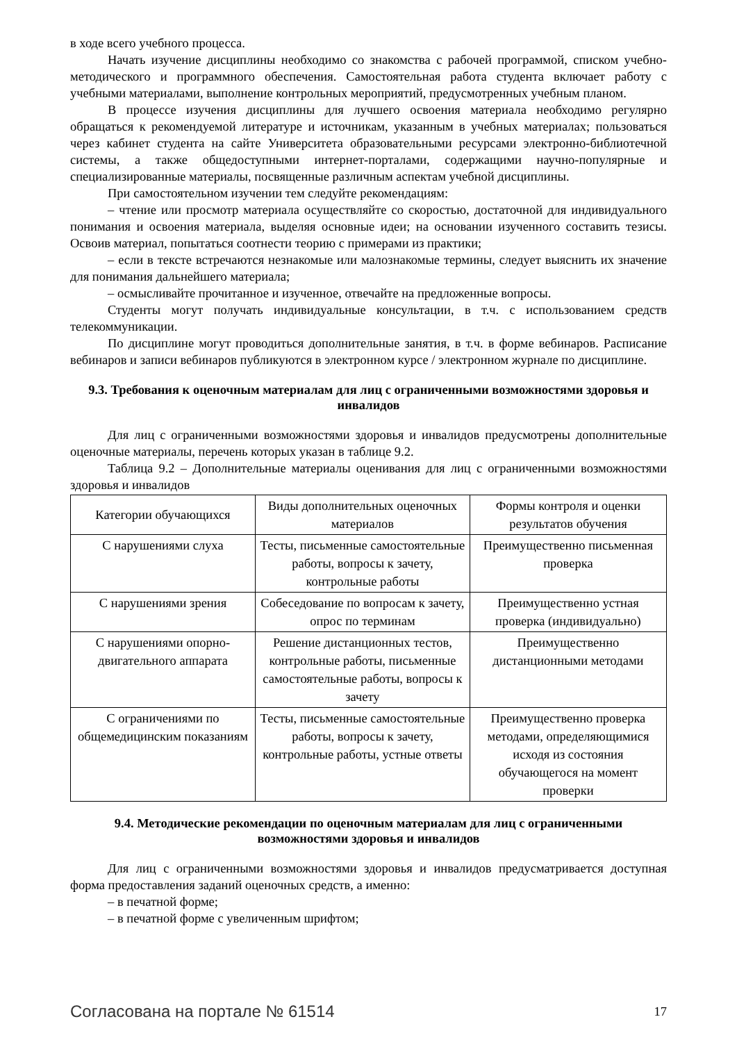в ходе всего учебного процесса.
Начать изучение дисциплины необходимо со знакомства с рабочей программой, списком учебно-методического и программного обеспечения. Самостоятельная работа студента включает работу с учебными материалами, выполнение контрольных мероприятий, предусмотренных учебным планом.
В процессе изучения дисциплины для лучшего освоения материала необходимо регулярно обращаться к рекомендуемой литературе и источникам, указанным в учебных материалах; пользоваться через кабинет студента на сайте Университета образовательными ресурсами электронно-библиотечной системы, а также общедоступными интернет-порталами, содержащими научно-популярные и специализированные материалы, посвященные различным аспектам учебной дисциплины.
При самостоятельном изучении тем следуйте рекомендациям:
– чтение или просмотр материала осуществляйте со скоростью, достаточной для индивидуального понимания и освоения материала, выделяя основные идеи; на основании изученного составить тезисы. Освоив материал, попытаться соотнести теорию с примерами из практики;
– если в тексте встречаются незнакомые или малознакомые термины, следует выяснить их значение для понимания дальнейшего материала;
– осмысливайте прочитанное и изученное, отвечайте на предложенные вопросы.
Студенты могут получать индивидуальные консультации, в т.ч. с использованием средств телекоммуникации.
По дисциплине могут проводиться дополнительные занятия, в т.ч. в форме вебинаров. Расписание вебинаров и записи вебинаров публикуются в электронном курсе / электронном журнале по дисциплине.
9.3. Требования к оценочным материалам для лиц с ограниченными возможностями здоровья и инвалидов
Для лиц с ограниченными возможностями здоровья и инвалидов предусмотрены дополнительные оценочные материалы, перечень которых указан в таблице 9.2.
Таблица 9.2 – Дополнительные материалы оценивания для лиц с ограниченными возможностями здоровья и инвалидов
| Категории обучающихся | Виды дополнительных оценочных материалов | Формы контроля и оценки результатов обучения |
| С нарушениями слуха | Тесты, письменные самостоятельные работы, вопросы к зачету, контрольные работы | Преимущественно письменная проверка |
| С нарушениями зрения | Собеседование по вопросам к зачету, опрос по терминам | Преимущественно устная проверка (индивидуально) |
| С нарушениями опорно-двигательного аппарата | Решение дистанционных тестов, контрольные работы, письменные самостоятельные работы, вопросы к зачету | Преимущественно дистанционными методами |
| С ограничениями по общемедицинским показаниям | Тесты, письменные самостоятельные работы, вопросы к зачету, контрольные работы, устные ответы | Преимущественно проверка методами, определяющимися исходя из состояния обучающегося на момент проверки |
9.4. Методические рекомендации по оценочным материалам для лиц с ограниченными возможностями здоровья и инвалидов
Для лиц с ограниченными возможностями здоровья и инвалидов предусматривается доступная форма предоставления заданий оценочных средств, а именно:
– в печатной форме;
– в печатной форме с увеличенным шрифтом;
Согласована на портале № 61514 17